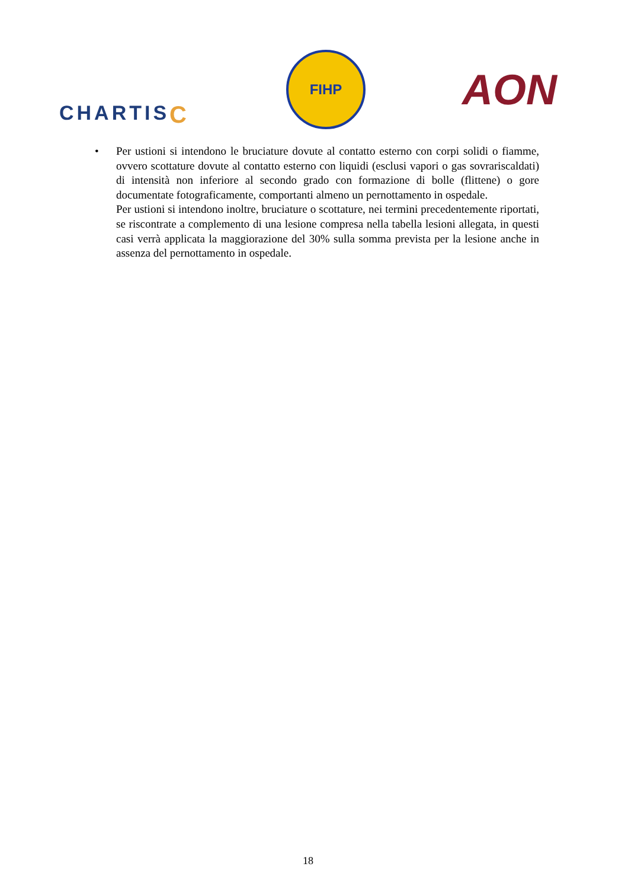CHARTISC
FIHP
AON
• Per ustioni si intendono le bruciature dovute al contatto esterno con corpi solidi o fiamme, ovvero scottature dovute al contatto esterno con liquidi (esclusi vapori o gas sovrariscaldati) di intensità non inferiore al secondo grado con formazione di bolle (flittene) o gore documentate fotograficamente, comportanti almeno un pernottamento in ospedale.
Per ustioni si intendono inoltre, bruciature o scottature, nei termini precedentemente riportati, se riscontrate a complemento di una lesione compresa nella tabella lesioni allegata, in questi casi verrà applicata la maggiorazione del 30% sulla somma prevista per la lesione anche in assenza del pernottamento in ospedale.
18